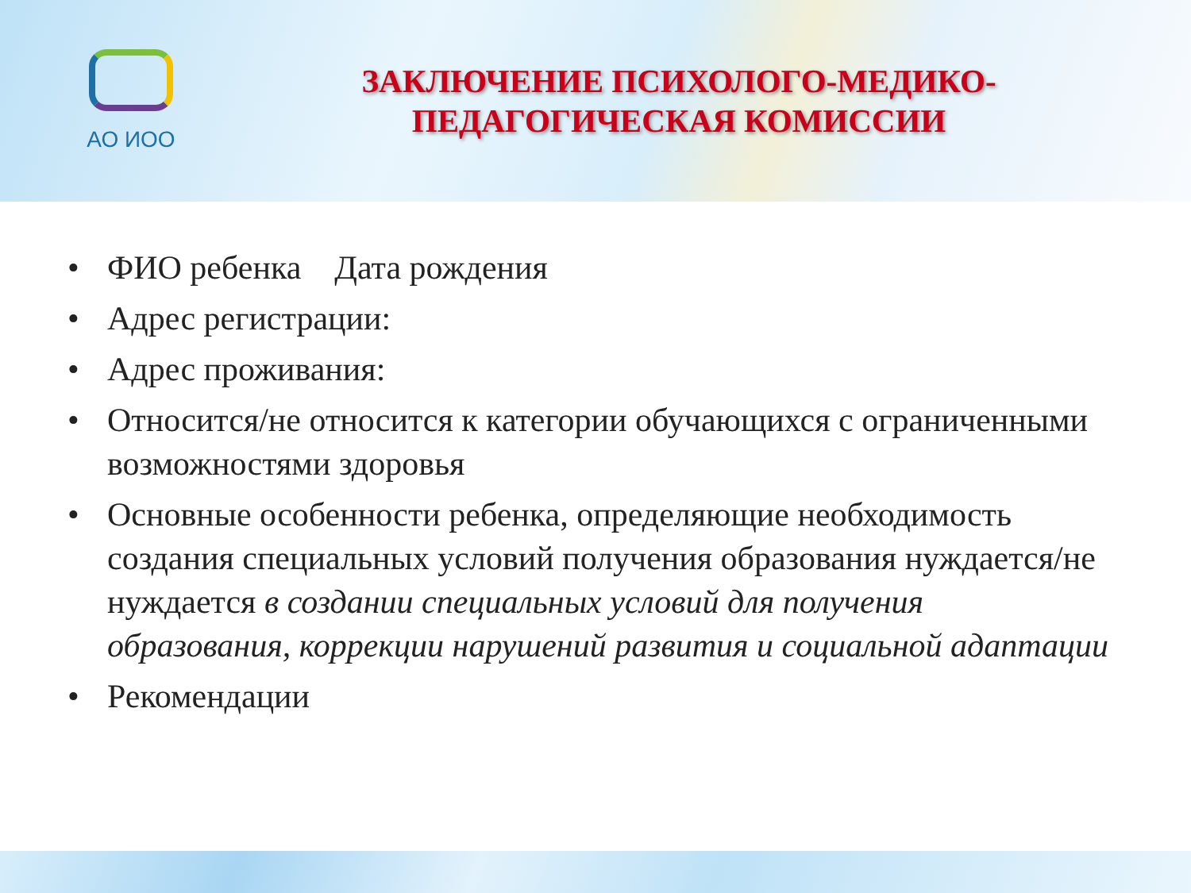АО ИОО
ЗАКЛЮЧЕНИЕ ПСИХОЛОГО-МЕДИКО-
ПЕДАГОГИЧЕСКАЯ КОМИССИИ
• ФИО ребенка Дата рождения
• Адрес регистрации:
• Адрес проживания:
• Относится/не относится к категории обучающихся с ограниченными возможностями здоровья
• Основные особенности ребенка, определяющие необходимость создания специальных условий получения образования нуждается/не нуждается в создании специальных условий для получения образования, коррекции нарушений развития и социальной адаптации
• Рекомендации